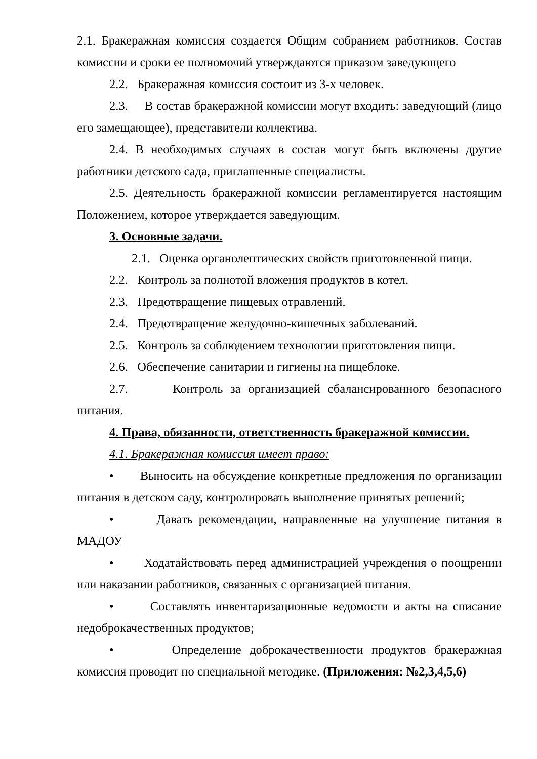2.1. Бракеражная комиссия создается Общим собранием работников. Состав комиссии и сроки ее полномочий утверждаются приказом заведующего
2.2. Бракеражная комиссия состоит из 3-х человек.
2.3. В состав бракеражной комиссии могут входить: заведующий (лицо его замещающее), представители коллектива.
2.4. В необходимых случаях в состав могут быть включены другие работники детского сада, приглашенные специалисты.
2.5. Деятельность бракеражной комиссии регламентируется настоящим Положением, которое утверждается заведующим.
3. Основные задачи.
2.1. Оценка органолептических свойств приготовленной пищи.
2.2. Контроль за полнотой вложения продуктов в котел.
2.3. Предотвращение пищевых отравлений.
2.4. Предотвращение желудочно-кишечных заболеваний.
2.5. Контроль за соблюдением технологии приготовления пищи.
2.6. Обеспечение санитарии и гигиены на пищеблоке.
2.7. Контроль за организацией сбалансированного безопасного питания.
4. Права, обязанности, ответственность бракеражной комиссии.
4.1. Бракеражная комиссия имеет право:
• Выносить на обсуждение конкретные предложения по организации питания в детском саду, контролировать выполнение принятых решений;
• Давать рекомендации, направленные на улучшение питания в МАДОУ
• Ходатайствовать перед администрацией учреждения о поощрении или наказании работников, связанных с организацией питания.
• Составлять инвентаризационные ведомости и акты на списание недоброкачественных продуктов;
• Определение доброкачественности продуктов бракеражная комиссия проводит по специальной методике. (Приложения: №2,3,4,5,6)